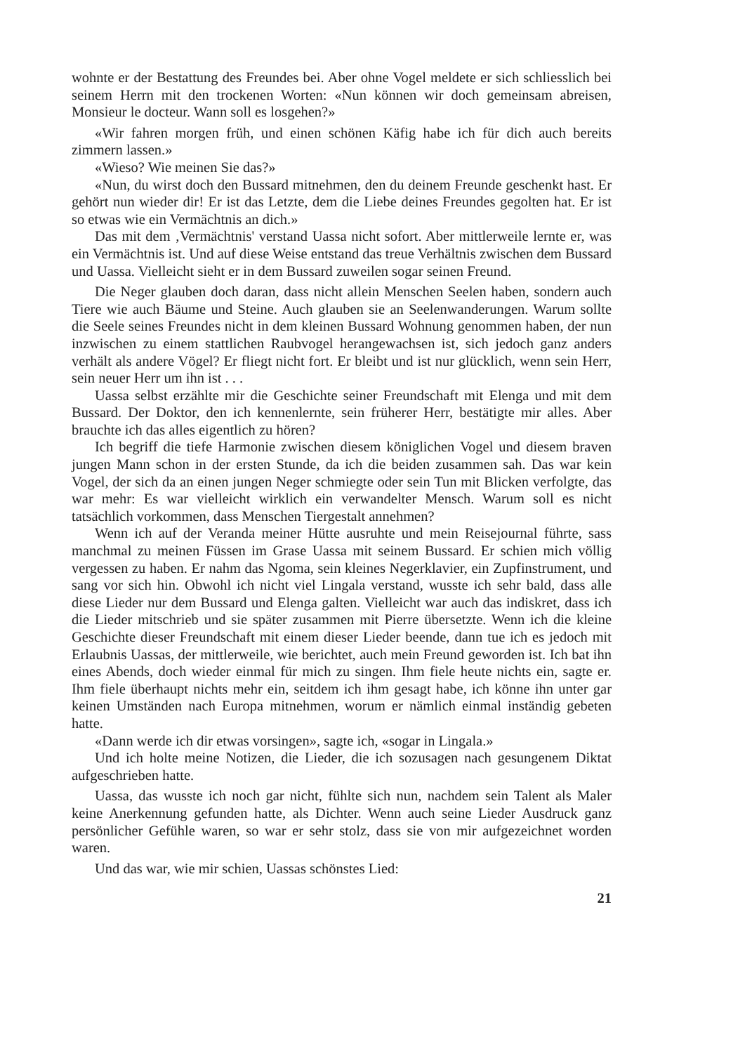wohnte er der Bestattung des Freundes bei. Aber ohne Vogel meldete er sich schliesslich bei seinem Herrn mit den trockenen Worten: «Nun können wir doch gemeinsam abreisen, Monsieur le docteur. Wann soll es losgehen?»
«Wir fahren morgen früh, und einen schönen Käfig habe ich für dich auch bereits zimmern lassen.»
«Wieso? Wie meinen Sie das?»
«Nun, du wirst doch den Bussard mitnehmen, den du deinem Freunde geschenkt hast. Er gehört nun wieder dir! Er ist das Letzte, dem die Liebe deines Freundes gegolten hat. Er ist so etwas wie ein Vermächtnis an dich.»
Das mit dem ‚Vermächtnis' verstand Uassa nicht sofort. Aber mittlerweile lernte er, was ein Vermächtnis ist. Und auf diese Weise entstand das treue Verhältnis zwischen dem Bussard und Uassa. Vielleicht sieht er in dem Bussard zuweilen sogar seinen Freund.
Die Neger glauben doch daran, dass nicht allein Menschen Seelen haben, sondern auch Tiere wie auch Bäume und Steine. Auch glauben sie an Seelenwanderungen. Warum sollte die Seele seines Freundes nicht in dem kleinen Bussard Wohnung genommen haben, der nun inzwischen zu einem stattlichen Raubvogel herangewachsen ist, sich jedoch ganz anders verhält als andere Vögel? Er fliegt nicht fort. Er bleibt und ist nur glücklich, wenn sein Herr, sein neuer Herr um ihn ist . . .
Uassa selbst erzählte mir die Geschichte seiner Freundschaft mit Elenga und mit dem Bussard. Der Doktor, den ich kennenlernte, sein früherer Herr, bestätigte mir alles. Aber brauchte ich das alles eigentlich zu hören?
Ich begriff die tiefe Harmonie zwischen diesem königlichen Vogel und diesem braven jungen Mann schon in der ersten Stunde, da ich die beiden zusammen sah. Das war kein Vogel, der sich da an einen jungen Neger schmiegte oder sein Tun mit Blicken verfolgte, das war mehr: Es war vielleicht wirklich ein verwandelter Mensch. Warum soll es nicht tatsächlich vorkommen, dass Menschen Tiergestalt annehmen?
Wenn ich auf der Veranda meiner Hütte ausruhte und mein Reisejournal führte, sass manchmal zu meinen Füssen im Grase Uassa mit seinem Bussard. Er schien mich völlig vergessen zu haben. Er nahm das Ngoma, sein kleines Negerklavier, ein Zupfinstrument, und sang vor sich hin. Obwohl ich nicht viel Lingala verstand, wusste ich sehr bald, dass alle diese Lieder nur dem Bussard und Elenga galten. Vielleicht war auch das indiskret, dass ich die Lieder mitschrieb und sie später zusammen mit Pierre übersetzte. Wenn ich die kleine Geschichte dieser Freundschaft mit einem dieser Lieder beende, dann tue ich es jedoch mit Erlaubnis Uassas, der mittlerweile, wie berichtet, auch mein Freund geworden ist. Ich bat ihn eines Abends, doch wieder einmal für mich zu singen. Ihm fiele heute nichts ein, sagte er. Ihm fiele überhaupt nichts mehr ein, seitdem ich ihm gesagt habe, ich könne ihn unter gar keinen Umständen nach Europa mitnehmen, worum er nämlich einmal inständig gebeten hatte.
«Dann werde ich dir etwas vorsingen», sagte ich, «sogar in Lingala.»
Und ich holte meine Notizen, die Lieder, die ich sozusagen nach gesungenem Diktat aufgeschrieben hatte.
Uassa, das wusste ich noch gar nicht, fühlte sich nun, nachdem sein Talent als Maler keine Anerkennung gefunden hatte, als Dichter. Wenn auch seine Lieder Ausdruck ganz persönlicher Gefühle waren, so war er sehr stolz, dass sie von mir aufgezeichnet worden waren.
Und das war, wie mir schien, Uassas schönstes Lied:
21